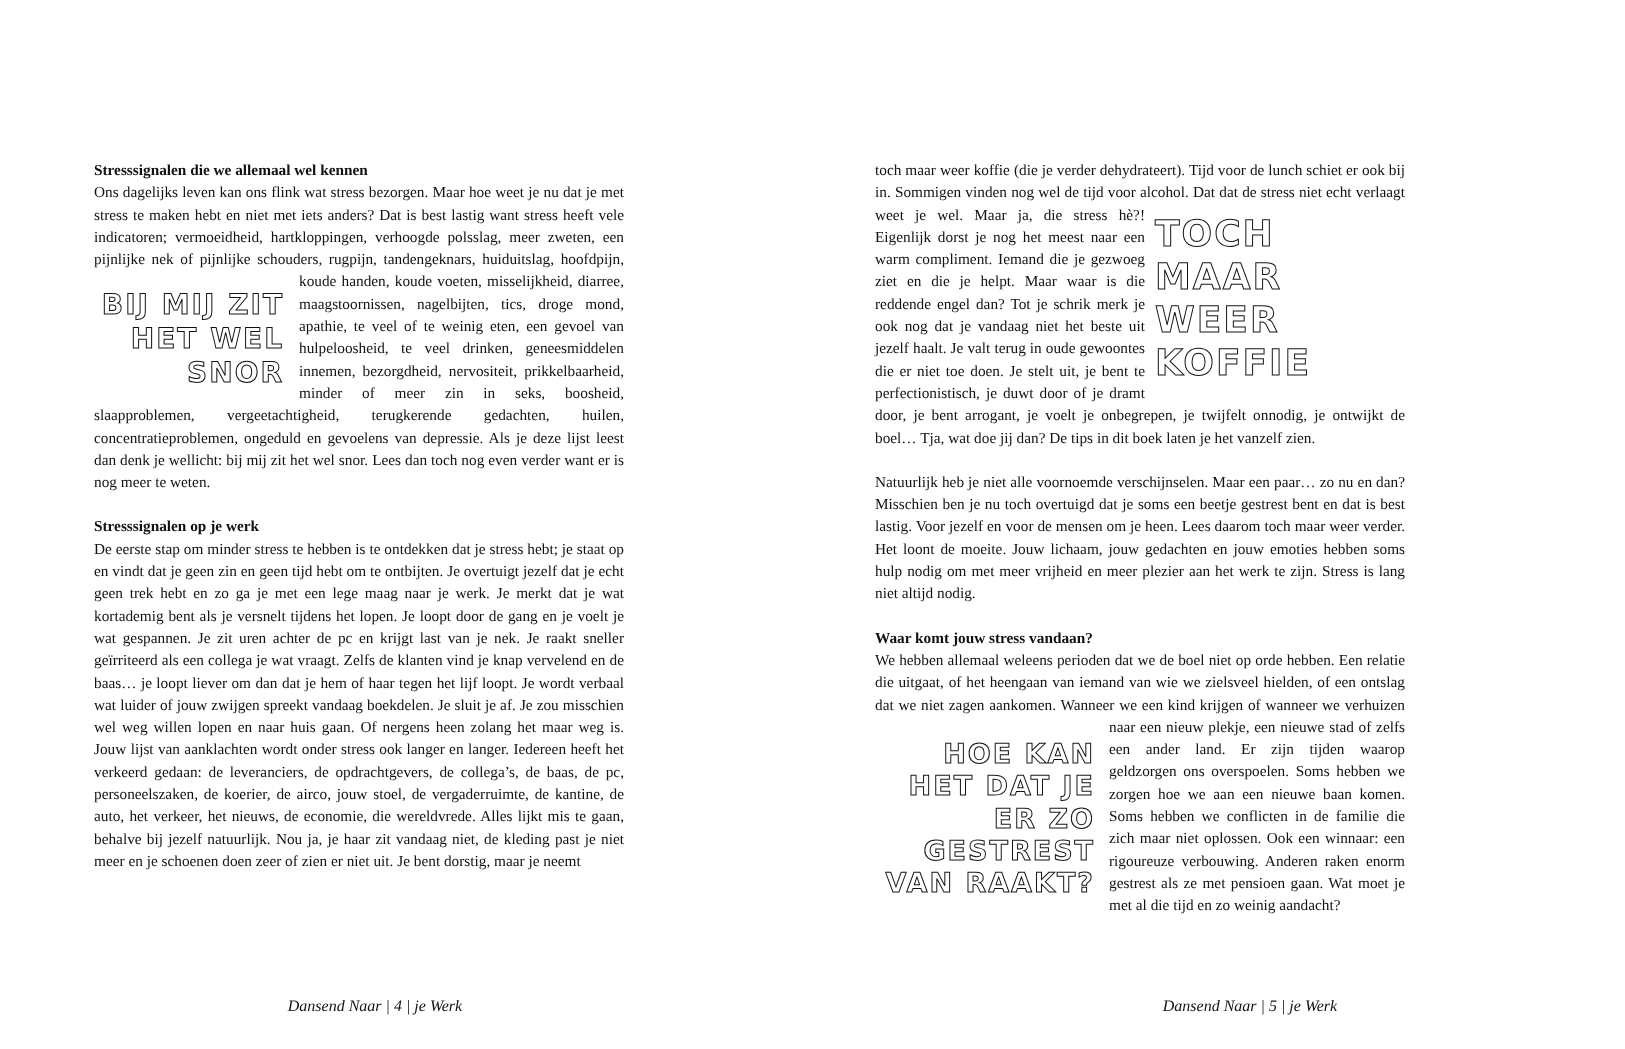Stresssignalen die we allemaal wel kennen
Ons dagelijks leven kan ons flink wat stress bezorgen. Maar hoe weet je nu dat je met stress te maken hebt en niet met iets anders? Dat is best lastig want stress heeft vele indicatoren; vermoeidheid, hartkloppingen, verhoogde polsslag, meer zweten, een pijnlijke nek of pijnlijke schouders, rugpijn, tandengeknars, huiduitslag, hoofdpijn, koude handen, koude voeten, BIJ MIJ ZIT HET WEL SNOR misselijkheid, diarree, maagstoornissen, nagelbijten, tics, droge mond, apathie, te veel of te weinig eten, een gevoel van hulpeloosheid, te veel drinken, geneesmiddelen innemen, bezorgdheid, nervositeit, prikkelbaarheid, minder of meer zin in seks, boosheid, slaapproblemen, vergeetachtigheid, terugkerende gedachten, huilen, concentratieproblemen, ongeduld en gevoelens van depressie. Als je deze lijst leest dan denk je wellicht: bij mij zit het wel snor. Lees dan toch nog even verder want er is nog meer te weten.
Stresssignalen op je werk
De eerste stap om minder stress te hebben is te ontdekken dat je stress hebt; je staat op en vindt dat je geen zin en geen tijd hebt om te ontbijten. Je overtuigt jezelf dat je echt geen trek hebt en zo ga je met een lege maag naar je werk. Je merkt dat je wat kortademig bent als je versnelt tijdens het lopen. Je loopt door de gang en je voelt je wat gespannen. Je zit uren achter de pc en krijgt last van je nek. Je raakt sneller geïrriteerd als een collega je wat vraagt. Zelfs de klanten vind je knap vervelend en de baas… je loopt liever om dan dat je hem of haar tegen het lijf loopt. Je wordt verbaal wat luider of jouw zwijgen spreekt vandaag boekdelen. Je sluit je af. Je zou misschien wel weg willen lopen en naar huis gaan. Of nergens heen zolang het maar weg is. Jouw lijst van aanklachten wordt onder stress ook langer en langer. Iedereen heeft het verkeerd gedaan: de leveranciers, de opdrachtgevers, de collega’s, de baas, de pc, personeelszaken, de koerier, de airco, jouw stoel, de vergaderruimte, de kantine, de auto, het verkeer, het nieuws, de economie, die wereldvrede. Alles lijkt mis te gaan, behalve bij jezelf natuurlijk. Nou ja, je haar zit vandaag niet, de kleding past je niet meer en je schoenen doen zeer of zien er niet uit. Je bent dorstig, maar je neemt
Dansend Naar | 4 | je Werk
toch maar weer koffie (die je verder dehydrateert). Tijd voor de lunch schiet er ook bij in. Sommigen vinden nog wel de tijd voor alcohol. Dat dat TOCH MAAR WEER KOFFIE de stress niet echt verlaagt weet je wel. Maar ja, die stress hè?! Eigenlijk dorst je nog het meest naar een warm compliment. Iemand die je gezwoeg ziet en die je helpt. Maar waar is die reddende engel dan? Tot je schrik merk je ook nog dat je vandaag niet het beste uit jezelf haalt. Je valt terug in oude gewoontes die er niet toe doen. Je stelt uit, je bent te perfectionistisch, je duwt door of je dramt door, je bent arrogant, je voelt je onbegrepen, je twijfelt onnodig, je ontwijkt de boel… Tja, wat doe jij dan? De tips in dit boek laten je het vanzelf zien.
Natuurlijk heb je niet alle voornoemde verschijnselen. Maar een paar… zo nu en dan? Misschien ben je nu toch overtuigd dat je soms een beetje gestrest bent en dat is best lastig. Voor jezelf en voor de mensen om je heen. Lees daarom toch maar weer verder. Het loont de moeite. Jouw lichaam, jouw gedachten en jouw emoties hebben soms hulp nodig om met meer vrijheid en meer plezier aan het werk te zijn. Stress is lang niet altijd nodig.
Waar komt jouw stress vandaan?
We hebben allemaal weleens perioden dat we de boel niet op orde hebben. Een relatie die uitgaat, of het heengaan van iemand van wie we zielsveel hielden, of een ontslag dat we niet zagen aankomen. Wanneer we een kind krijgen of wanneer we verhuizen naar een nieuw plekje, een nieuwe stad of HOE KAN HET DAT JE ER ZO GESTREST VAN RAAKT? zelfs een ander land. Er zijn tijden waarop geldzorgen ons overspoelen. Soms hebben we zorgen hoe we aan een nieuwe baan komen. Soms hebben we conflicten in de familie die zich maar niet oplossen. Ook een winnaar: een rigoureuze verbouwing. Anderen raken enorm gestrest als ze met pensioen gaan. Wat moet je met al die tijd en zo weinig aandacht?
Dansend Naar | 5 | je Werk